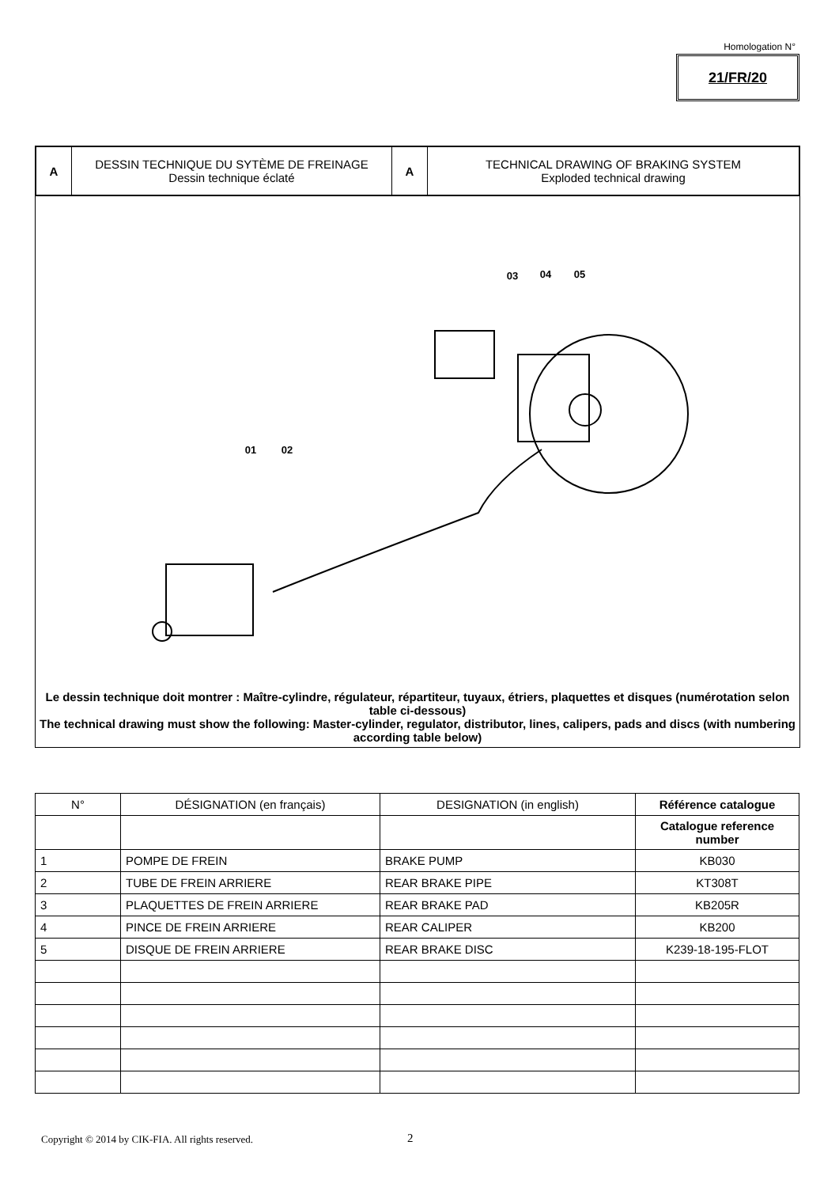Homologation N°
21/FR/20
| A | DESSIN TECHNIQUE DU SYTÈME DE FREINAGE Dessin technique éclaté | A | TECHNICAL DRAWING OF BRAKING SYSTEM Exploded technical drawing |
03
04
05
01
02
Le dessin technique doit montrer : Maître-cylindre, régulateur, répartiteur, tuyaux, étriers, plaquettes et disques (numérotation selon table ci-dessous)
The technical drawing must show the following: Master-cylinder, regulator, distributor, lines, calipers, pads and discs (with numbering according table below)
| N° | DÉSIGNATION (en français) | DESIGNATION (in english) | Référence catalogue |
| --- | --- | --- | --- |
| | | | Catalogue reference number |
| 1 | POMPE DE FREIN | BRAKE PUMP | KB030 |
| 2 | TUBE DE FREIN ARRIERE | REAR BRAKE PIPE | KT308T |
| 3 | PLAQUETTES DE FREIN ARRIERE | REAR BRAKE PAD | KB205R |
| 4 | PINCE DE FREIN ARRIERE | REAR CALIPER | KB200 |
| 5 | DISQUE DE FREIN ARRIERE | REAR BRAKE DISC | K239-18-195-FLOT |
Copyright © 2014 by CIK-FIA. All rights reserved.
2